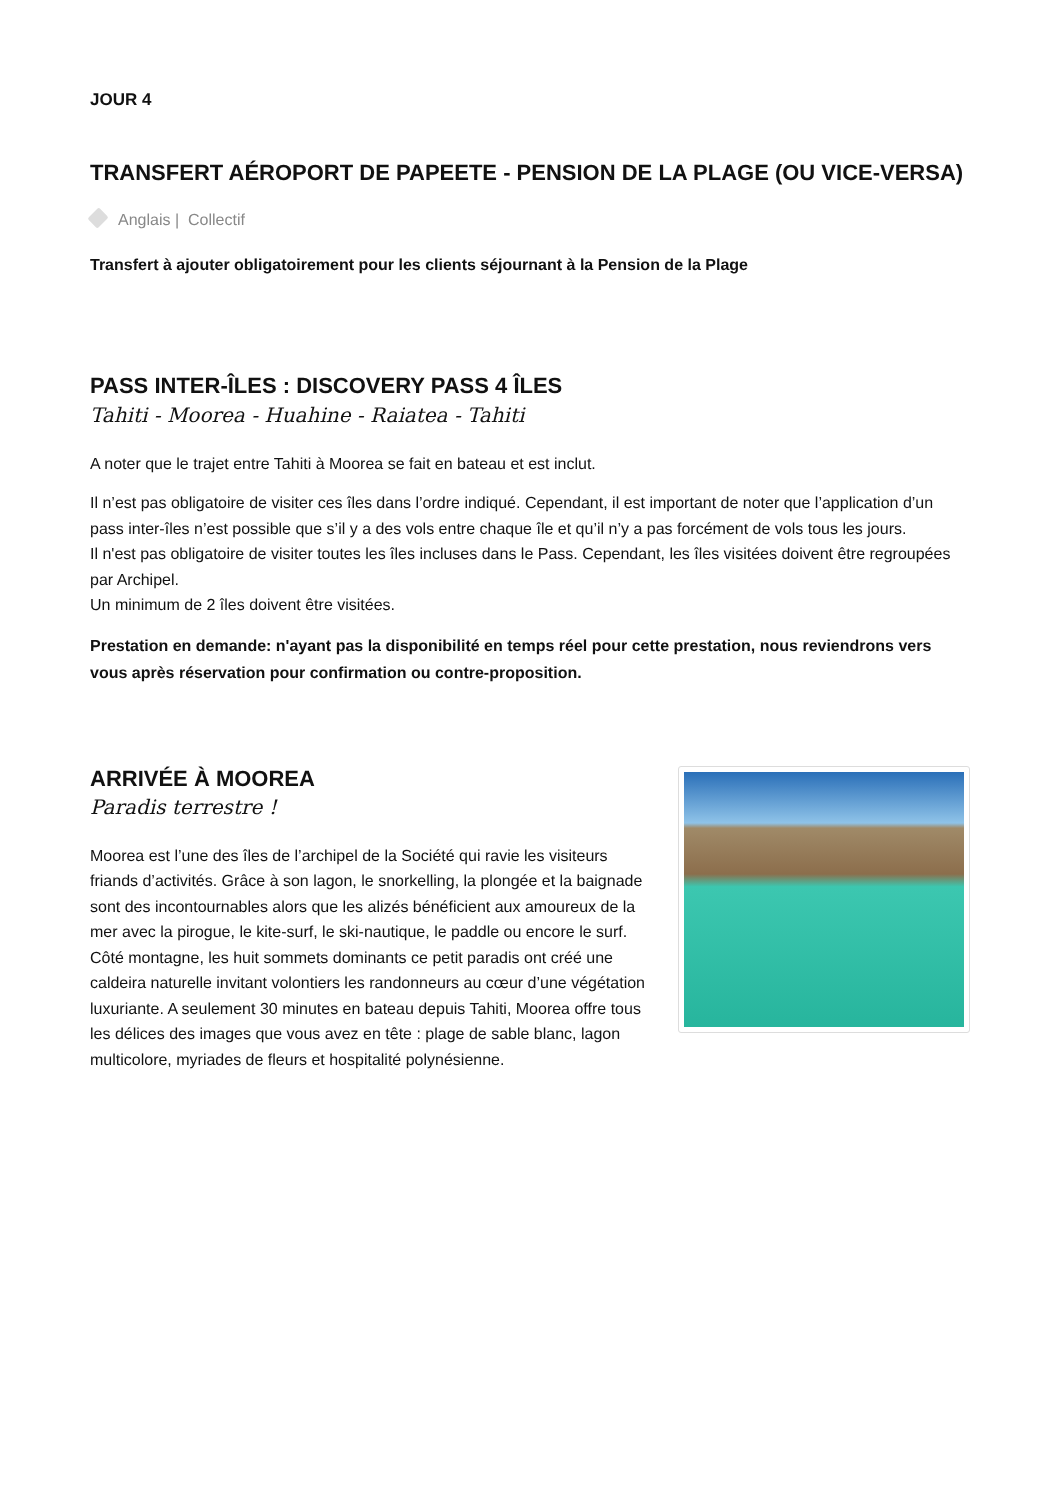JOUR 4
TRANSFERT AÉROPORT DE PAPEETE - PENSION DE LA PLAGE (OU VICE-VERSA)
Anglais | Collectif
Transfert à ajouter obligatoirement pour les clients séjournant à la Pension de la Plage
PASS INTER-ÎLES : DISCOVERY PASS 4 ÎLES
Tahiti - Moorea - Huahine - Raiatea - Tahiti
A noter que le trajet entre Tahiti à Moorea se fait en bateau et est inclut.
Il n’est pas obligatoire de visiter ces îles dans l’ordre indiqué. Cependant, il est important de noter que l’application d’un pass inter-îles n’est possible que s’il y a des vols entre chaque île et qu’il n’y a pas forcément de vols tous les jours.
Il n'est pas obligatoire de visiter toutes les îles incluses dans le Pass. Cependant, les îles visitées doivent être regroupées par Archipel.
Un minimum de 2 îles doivent être visitées.
Prestation en demande: n'ayant pas la disponibilité en temps réel pour cette prestation, nous reviendrons vers vous après réservation pour confirmation ou contre-proposition.
ARRIVÉE À MOOREA
Paradis terrestre !
Moorea est l’une des îles de l’archipel de la Société qui ravie les visiteurs friands d’activités. Grâce à son lagon, le snorkelling, la plongée et la baignade sont des incontournables alors que les alizés bénéficient aux amoureux de la mer avec la pirogue, le kite-surf, le ski-nautique, le paddle ou encore le surf. Côté montagne, les huit sommets dominants ce petit paradis ont créé une caldeira naturelle invitant volontiers les randonneurs au cœur d’une végétation luxuriante. A seulement 30 minutes en bateau depuis Tahiti, Moorea offre tous les délices des images que vous avez en tête : plage de sable blanc, lagon multicolore, myriades de fleurs et hospitalité polynésienne.